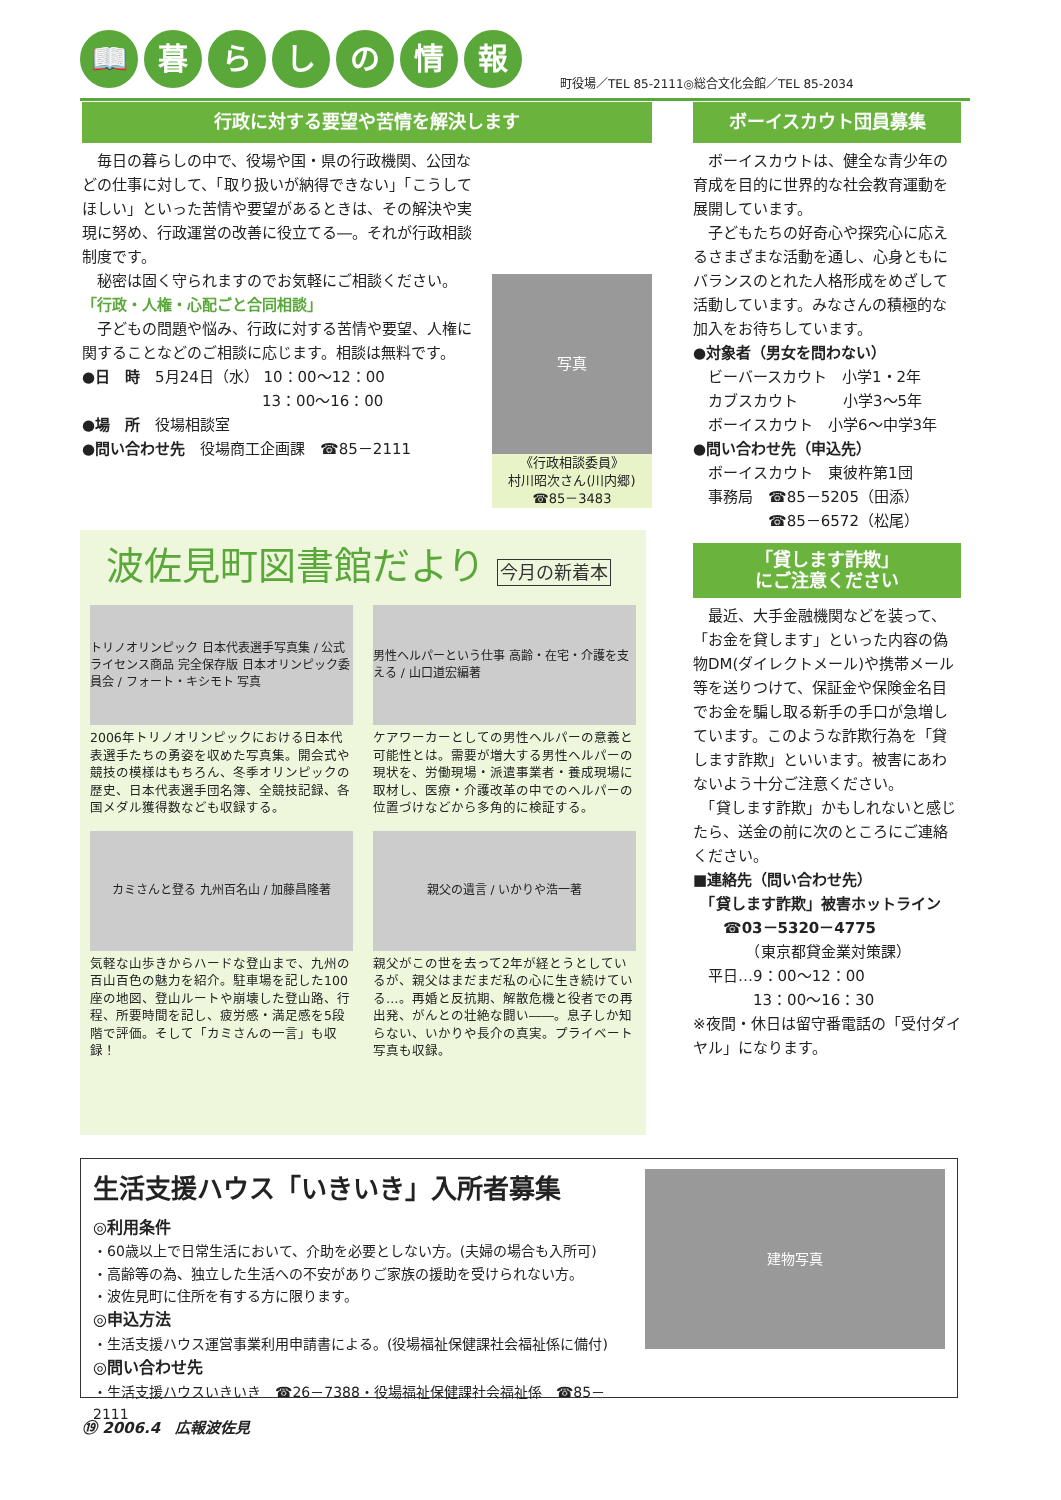📖 暮らしの情報
町役場／TEL 85-2111◎総合文化会館／TEL 85-2034
行政に対する要望や苦情を解決します
　毎日の暮らしの中で、役場や国・県の行政機関、公団などの仕事に対して、「取り扱いが納得できない」「こうしてほしい」といった苦情や要望があるときは、その解決や実現に努め、行政運営の改善に役立てる―。それが行政相談制度です。
　秘密は固く守られますのでお気軽にご相談ください。
「行政・人権・心配ごと合同相談」
　子どもの問題や悩み、行政に対する苦情や要望、人権に関することなどのご相談に応じます。相談は無料です。
●日　時　5月24日（水） 10：00～12：00
　　　　　　　　　　　　13：00～16：00
●場　所　役場相談室
●問い合わせ先　役場商工企画課　☎85－2111
写真
《行政相談委員》
村川昭次さん(川内郷)
☎85－3483
波佐見町図書館だより 今月の新着本
トリノオリンピック 日本代表選手写真集 / 公式ライセンス商品 完全保存版 日本オリンピック委員会 / フォート・キシモト 写真
2006年トリノオリンピックにおける日本代表選手たちの勇姿を収めた写真集。開会式や競技の模様はもちろん、冬季オリンピックの歴史、日本代表選手団名簿、全競技記録、各国メダル獲得数なども収録する。
男性ヘルパーという仕事 高齢・在宅・介護を支える / 山口道宏編著
ケアワーカーとしての男性ヘルパーの意義と可能性とは。需要が増大する男性ヘルパーの現状を、労働現場・派遣事業者・養成現場に取材し、医療・介護改革の中でのヘルパーの位置づけなどから多角的に検証する。
カミさんと登る 九州百名山 / 加藤昌隆著
気軽な山歩きからハードな登山まで、九州の百山百色の魅力を紹介。駐車場を記した100座の地図、登山ルートや崩壊した登山路、行程、所要時間を記し、疲労感・満足感を5段階で評価。そして「カミさんの一言」も収録！
親父の遺言 / いかりや浩一著
親父がこの世を去って2年が経とうとしているが、親父はまだまだ私の心に生き続けている…。再婚と反抗期、解散危機と役者での再出発、がんとの壮絶な闘い――。息子しか知らない、いかりや長介の真実。プライベート写真も収録。
ボーイスカウト団員募集
　ボーイスカウトは、健全な青少年の育成を目的に世界的な社会教育運動を展開しています。
　子どもたちの好奇心や探究心に応えるさまざまな活動を通し、心身ともにバランスのとれた人格形成をめざして活動しています。みなさんの積極的な加入をお待ちしています。
●対象者（男女を問わない）
　ビーバースカウト　小学1・2年
　カブスカウト　　　小学3～5年
　ボーイスカウト　小学6～中学3年
●問い合わせ先（申込先）
　ボーイスカウト　東彼杵第1団
　事務局　☎85－5205（田添）
　　　　　☎85－6572（松尾）
「貸します詐欺」
にご注意ください
　最近、大手金融機関などを装って、「お金を貸します」といった内容の偽物DM(ダイレクトメール)や携帯メール等を送りつけて、保証金や保険金名目でお金を騙し取る新手の手口が急増しています。このような詐欺行為を「貸します詐欺」といいます。被害にあわないよう十分ご注意ください。
　「貸します詐欺」かもしれないと感じたら、送金の前に次のところにご連絡ください。
■連絡先（問い合わせ先）
　「貸します詐欺」被害ホットライン
　　☎03－5320－4775
　　　　（東京都貸金業対策課）
　平日…9：00～12：00
　　　　13：00～16：30
※夜間・休日は留守番電話の「受付ダイヤル」になります。
生活支援ハウス「いきいき」入所者募集
◎利用条件
・60歳以上で日常生活において、介助を必要としない方。(夫婦の場合も入所可)
・高齢等の為、独立した生活への不安がありご家族の援助を受けられない方。
・波佐見町に住所を有する方に限ります。
◎申込方法
・生活支援ハウス運営事業利用申請書による。(役場福祉保健課社会福祉係に備付)
◎問い合わせ先
・生活支援ハウスいきいき　☎26－7388・役場福祉保健課社会福祉係　☎85－2111
建物写真
⑲ 2006.4　広報波佐見